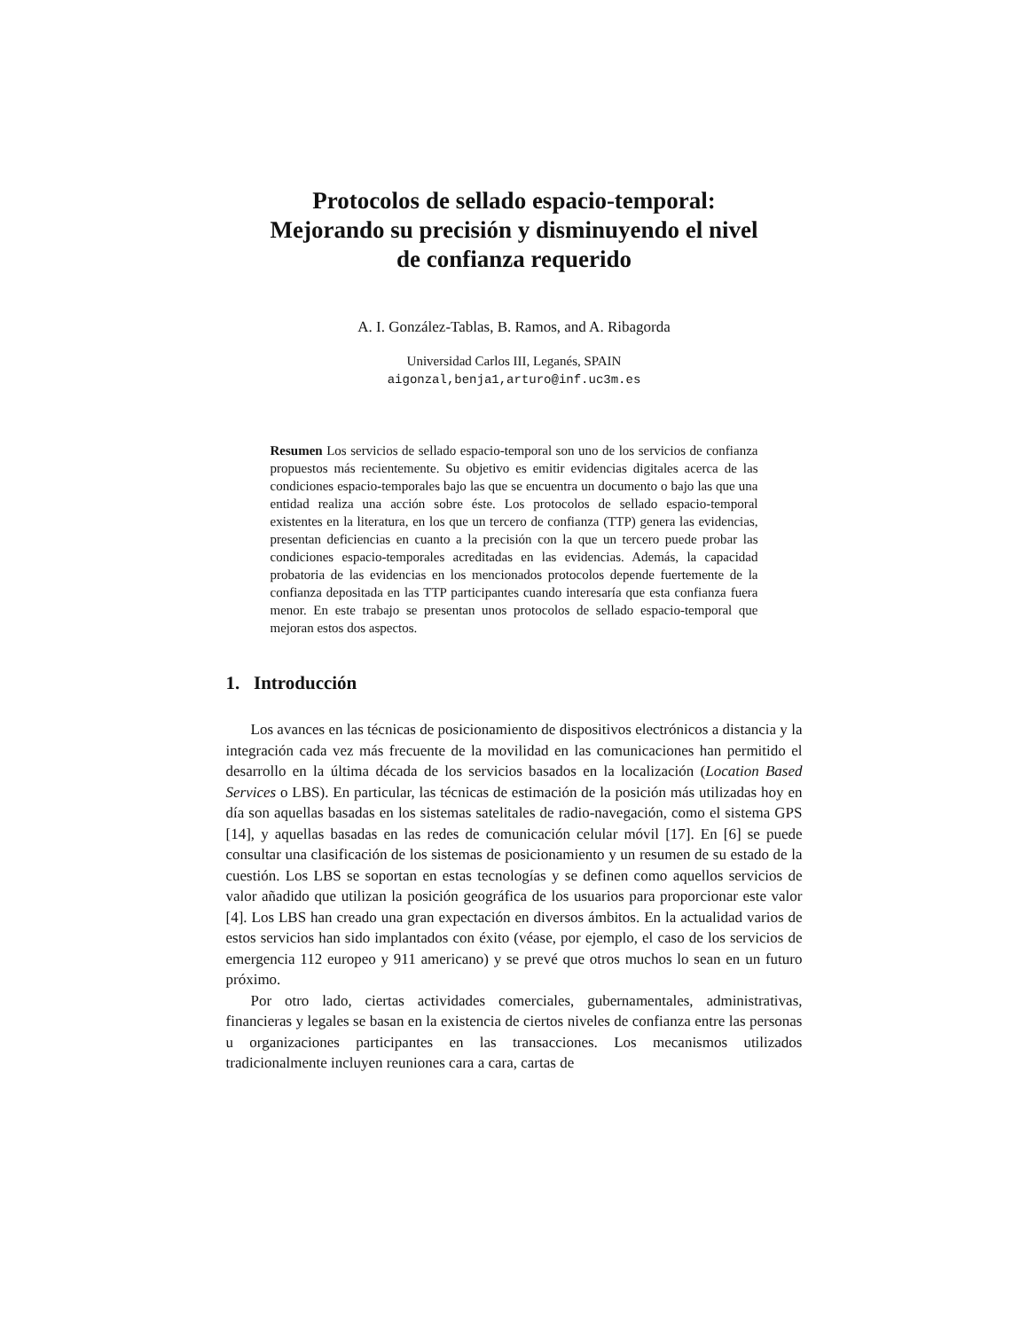Protocolos de sellado espacio-temporal:
Mejorando su precisión y disminuyendo el nivel
de confianza requerido
A. I. González-Tablas, B. Ramos, and A. Ribagorda
Universidad Carlos III, Leganés, SPAIN
aigonzal,benja1,arturo@inf.uc3m.es
Resumen Los servicios de sellado espacio-temporal son uno de los servicios de confianza propuestos más recientemente. Su objetivo es emitir evidencias digitales acerca de las condiciones espacio-temporales bajo las que se encuentra un documento o bajo las que una entidad realiza una acción sobre éste. Los protocolos de sellado espacio-temporal existentes en la literatura, en los que un tercero de confianza (TTP) genera las evidencias, presentan deficiencias en cuanto a la precisión con la que un tercero puede probar las condiciones espacio-temporales acreditadas en las evidencias. Además, la capacidad probatoria de las evidencias en los mencionados protocolos depende fuertemente de la confianza depositada en las TTP participantes cuando interesaría que esta confianza fuera menor. En este trabajo se presentan unos protocolos de sellado espacio-temporal que mejoran estos dos aspectos.
1. Introducción
Los avances en las técnicas de posicionamiento de dispositivos electrónicos a distancia y la integración cada vez más frecuente de la movilidad en las comunicaciones han permitido el desarrollo en la última década de los servicios basados en la localización (Location Based Services o LBS). En particular, las técnicas de estimación de la posición más utilizadas hoy en día son aquellas basadas en los sistemas satelitales de radio-navegación, como el sistema GPS [14], y aquellas basadas en las redes de comunicación celular móvil [17]. En [6] se puede consultar una clasificación de los sistemas de posicionamiento y un resumen de su estado de la cuestión. Los LBS se soportan en estas tecnologías y se definen como aquellos servicios de valor añadido que utilizan la posición geográfica de los usuarios para proporcionar este valor [4]. Los LBS han creado una gran expectación en diversos ámbitos. En la actualidad varios de estos servicios han sido implantados con éxito (véase, por ejemplo, el caso de los servicios de emergencia 112 europeo y 911 americano) y se prevé que otros muchos lo sean en un futuro próximo.
Por otro lado, ciertas actividades comerciales, gubernamentales, administrativas, financieras y legales se basan en la existencia de ciertos niveles de confianza entre las personas u organizaciones participantes en las transacciones. Los mecanismos utilizados tradicionalmente incluyen reuniones cara a cara, cartas de